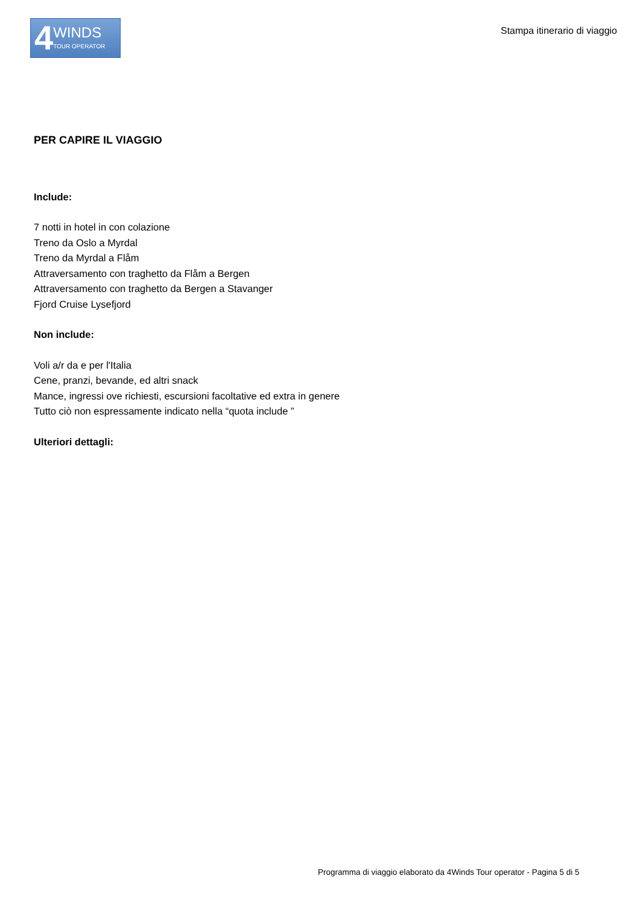4 WINDS
TOUR OPERATOR
Stampa itinerario di viaggio
PER CAPIRE IL VIAGGIO
Include:
7 notti in hotel in con colazione
Treno da Oslo a Myrdal
Treno da Myrdal a Flåm
Attraversamento con traghetto da Flåm a Bergen
Attraversamento con traghetto da Bergen a Stavanger
Fjord Cruise Lysefjord
Non include:
Voli a/r da e per l'Italia
Cene, pranzi, bevande, ed altri snack
Mance, ingressi ove richiesti, escursioni facoltative ed extra in genere
Tutto ciò non espressamente indicato nella “quota include ”
Ulteriori dettagli:
Programma di viaggio elaborato da 4Winds Tour operator - Pagina 5 di 5